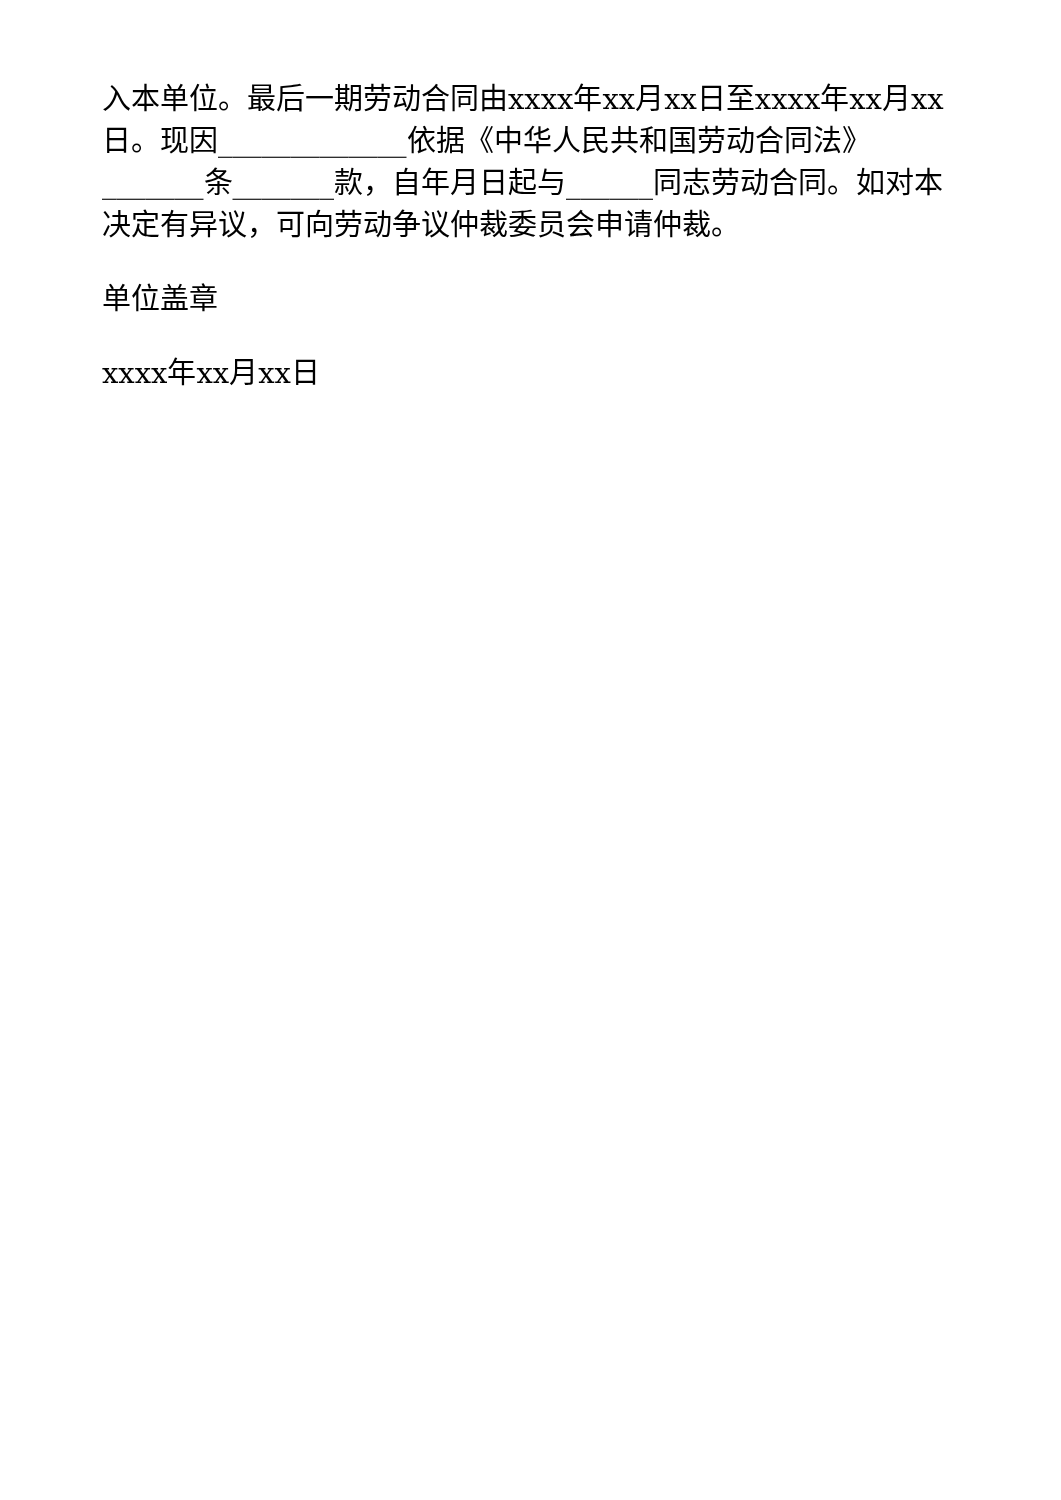入本单位。最后一期劳动合同由xxxx年xx月xx日至xxxx年xx月xx日。现因_____________依据《中华人民共和国劳动合同法》_______条_______款，自年月日起与______同志劳动合同。如对本决定有异议，可向劳动争议仲裁委员会申请仲裁。
单位盖章
xxxx年xx月xx日